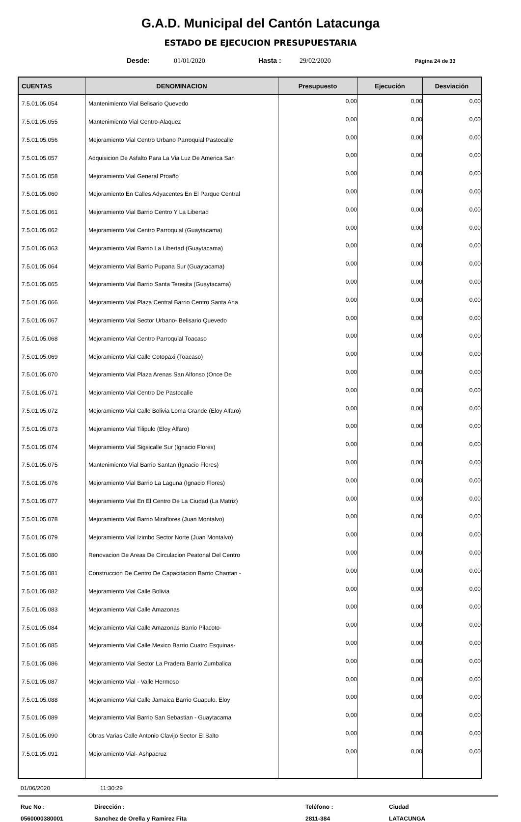G.A.D. Municipal del Cantón Latacunga
ESTADO DE EJECUCION PRESUPUESTARIA
Desde: 01/01/2020 Hasta : 29/02/2020 Página 24 de 33
| CUENTAS | DENOMINACION | Presupuesto | Ejecución | Desviación |
| --- | --- | --- | --- | --- |
| 7.5.01.05.054 | Mantenimiento Vial Belisario Quevedo | 0,00 | 0,00 | 0,00 |
| 7.5.01.05.055 | Mantenimiento Vial Centro-Alaquez | 0,00 | 0,00 | 0,00 |
| 7.5.01.05.056 | Mejoramiento Vial Centro Urbano Parroquial Pastocalle | 0,00 | 0,00 | 0,00 |
| 7.5.01.05.057 | Adquisicion De Asfalto Para La Via Luz De America San | 0,00 | 0,00 | 0,00 |
| 7.5.01.05.058 | Mejoramiento Vial General Proaño | 0,00 | 0,00 | 0,00 |
| 7.5.01.05.060 | Mejoramiento En Calles Adyacentes En El Parque Central | 0,00 | 0,00 | 0,00 |
| 7.5.01.05.061 | Mejoramiento Vial Barrio Centro Y La Libertad | 0,00 | 0,00 | 0,00 |
| 7.5.01.05.062 | Mejoramiento Vial Centro Parroquial (Guaytacama) | 0,00 | 0,00 | 0,00 |
| 7.5.01.05.063 | Mejoramiento Vial Barrio La Libertad (Guaytacama) | 0,00 | 0,00 | 0,00 |
| 7.5.01.05.064 | Mejoramiento Vial Barrio Pupana Sur (Guaytacama) | 0,00 | 0,00 | 0,00 |
| 7.5.01.05.065 | Mejoramiento Vial Barrio Santa Teresita (Guaytacama) | 0,00 | 0,00 | 0,00 |
| 7.5.01.05.066 | Mejoramiento Vial Plaza Central Barrio Centro Santa Ana | 0,00 | 0,00 | 0,00 |
| 7.5.01.05.067 | Mejoramiento Vial Sector Urbano- Belisario Quevedo | 0,00 | 0,00 | 0,00 |
| 7.5.01.05.068 | Mejoramiento Vial Centro Parroquial Toacaso | 0,00 | 0,00 | 0,00 |
| 7.5.01.05.069 | Mejoramiento Vial Calle Cotopaxi (Toacaso) | 0,00 | 0,00 | 0,00 |
| 7.5.01.05.070 | Mejoramiento Vial Plaza Arenas San Alfonso (Once De | 0,00 | 0,00 | 0,00 |
| 7.5.01.05.071 | Mejoramiento Vial Centro De Pastocalle | 0,00 | 0,00 | 0,00 |
| 7.5.01.05.072 | Mejoramiento Vial Calle Bolivia Loma Grande (Eloy Alfaro) | 0,00 | 0,00 | 0,00 |
| 7.5.01.05.073 | Mejoramiento Vial Tilipulo (Eloy Alfaro) | 0,00 | 0,00 | 0,00 |
| 7.5.01.05.074 | Mejoramiento Vial Sigsicalle Sur (Ignacio Flores) | 0,00 | 0,00 | 0,00 |
| 7.5.01.05.075 | Mantenimiento Vial Barrio Santan (Ignacio Flores) | 0,00 | 0,00 | 0,00 |
| 7.5.01.05.076 | Mejoramiento Vial Barrio La Laguna (Ignacio Flores) | 0,00 | 0,00 | 0,00 |
| 7.5.01.05.077 | Mejoramiento Vial En El Centro De La Ciudad (La Matriz) | 0,00 | 0,00 | 0,00 |
| 7.5.01.05.078 | Mejoramiento Vial Barrio Miraflores (Juan Montalvo) | 0,00 | 0,00 | 0,00 |
| 7.5.01.05.079 | Mejoramiento Vial Izimbo Sector Norte (Juan Montalvo) | 0,00 | 0,00 | 0,00 |
| 7.5.01.05.080 | Renovacion De Areas De Circulacion Peatonal Del Centro | 0,00 | 0,00 | 0,00 |
| 7.5.01.05.081 | Construccion De Centro De Capacitacion Barrio Chantan - | 0,00 | 0,00 | 0,00 |
| 7.5.01.05.082 | Mejoramiento Vial Calle Bolivia | 0,00 | 0,00 | 0,00 |
| 7.5.01.05.083 | Mejoramiento Vial Calle Amazonas | 0,00 | 0,00 | 0,00 |
| 7.5.01.05.084 | Mejoramiento Vial Calle Amazonas Barrio Pilacoto- | 0,00 | 0,00 | 0,00 |
| 7.5.01.05.085 | Mejoramiento Vial Calle Mexico Barrio Cuatro Esquinas- | 0,00 | 0,00 | 0,00 |
| 7.5.01.05.086 | Mejoramiento Vial Sector La Pradera Barrio Zumbalica | 0,00 | 0,00 | 0,00 |
| 7.5.01.05.087 | Mejoramiento Vial - Valle Hermoso | 0,00 | 0,00 | 0,00 |
| 7.5.01.05.088 | Mejoramiento Vial Calle Jamaica Barrio Guapulo. Eloy | 0,00 | 0,00 | 0,00 |
| 7.5.01.05.089 | Mejoramiento Vial Barrio San Sebastian - Guaytacama | 0,00 | 0,00 | 0,00 |
| 7.5.01.05.090 | Obras Varias Calle Antonio Clavijo Sector El Salto | 0,00 | 0,00 | 0,00 |
| 7.5.01.05.091 | Mejoramiento Vial- Ashpacruz | 0,00 | 0,00 | 0,00 |
01/06/2020 11:30:29
Ruc No : Dirección : Teléfono : Ciudad 0560000380001 Sanchez de Orella y Ramirez Fita 2811-384 LATACUNGA